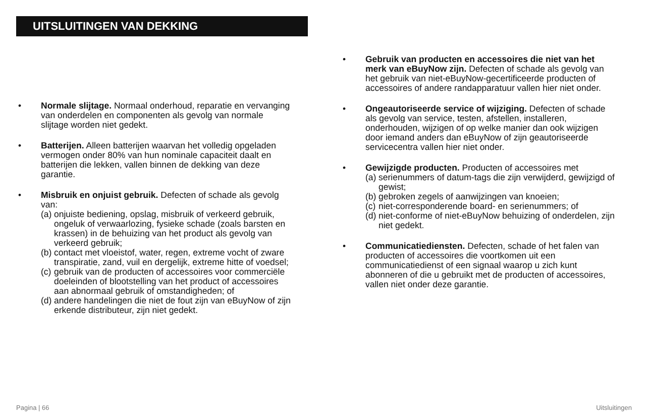UITSLUITINGEN VAN DEKKING
• Normale slijtage. Normaal onderhoud, reparatie en vervanging van onderdelen en componenten als gevolg van normale slijtage worden niet gedekt.
• Batterijen. Alleen batterijen waarvan het volledig opgeladen vermogen onder 80% van hun nominale capaciteit daalt en batterijen die lekken, vallen binnen de dekking van deze garantie.
• Misbruik en onjuist gebruik. Defecten of schade als gevolg van:
(a) onjuiste bediening, opslag, misbruik of verkeerd gebruik, ongeluk of verwaarlozing, fysieke schade (zoals barsten en krassen) in de behuizing van het product als gevolg van verkeerd gebruik;
(b) contact met vloeistof, water, regen, extreme vocht of zware transpiratie, zand, vuil en dergelijk, extreme hitte of voedsel;
(c) gebruik van de producten of accessoires voor commerciële doeleinden of blootstelling van het product of accessoires aan abnormaal gebruik of omstandigheden; of
(d) andere handelingen die niet de fout zijn van eBuyNow of zijn erkende distributeur, zijn niet gedekt.
• Gebruik van producten en accessoires die niet van het merk van eBuyNow zijn. Defecten of schade als gevolg van het gebruik van niet-eBuyNow-gecertificeerde producten of accessoires of andere randapparatuur vallen hier niet onder.
• Ongeautoriseerde service of wijziging. Defecten of schade als gevolg van service, testen, afstellen, installeren, onderhouden, wijzigen of op welke manier dan ook wijzigen door iemand anders dan eBuyNow of zijn geautoriseerde servicecentra vallen hier niet onder.
• Gewijzigde producten. Producten of accessoires met
(a) serienummers of datum-tags die zijn verwijderd, gewijzigd of gewist;
(b) gebroken zegels of aanwijzingen van knoeien;
(c) niet-corresponderende board- en serienummers; of
(d) niet-conforme of niet-eBuyNow behuizing of onderdelen, zijn niet gedekt.
• Communicatiediensten. Defecten, schade of het falen van producten of accessoires die voortkomen uit een communicatiedienst of een signaal waarop u zich kunt abonneren of die u gebruikt met de producten of accessoires, vallen niet onder deze garantie.
Pagina | 66 Uitsluitingen